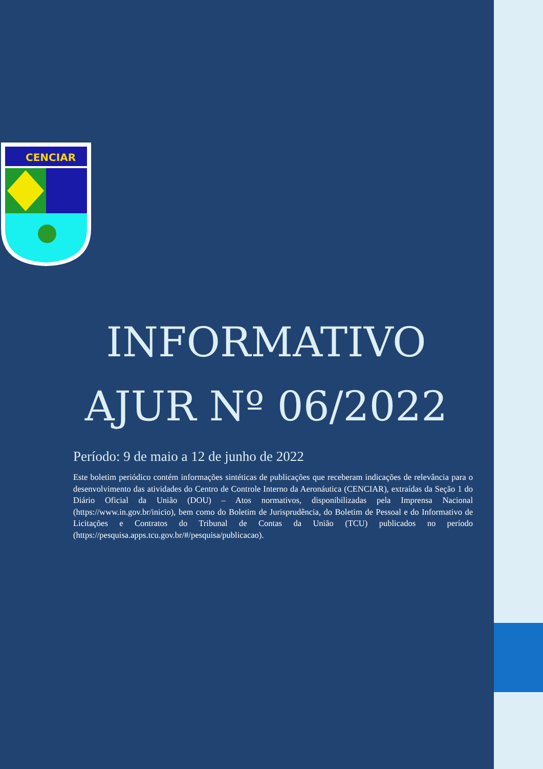CENCIAR
INFORMATIVO
AJUR Nº 06/2022
Período: 9 de maio a 12 de junho de 2022
Este boletim periódico contém informações sintéticas de publicações que receberam indicações de relevância para o desenvolvimento das atividades do Centro de Controle Interno da Aeronáutica (CENCIAR), extraídas da Seção 1 do Diário Oficial da União (DOU) – Atos normativos, disponibilizadas pela Imprensa Nacional (https://www.in.gov.br/inicio), bem como do Boletim de Jurisprudência, do Boletim de Pessoal e do Informativo de Licitações e Contratos do Tribunal de Contas da União (TCU) publicados no período (https://pesquisa.apps.tcu.gov.br/#/pesquisa/publicacao).